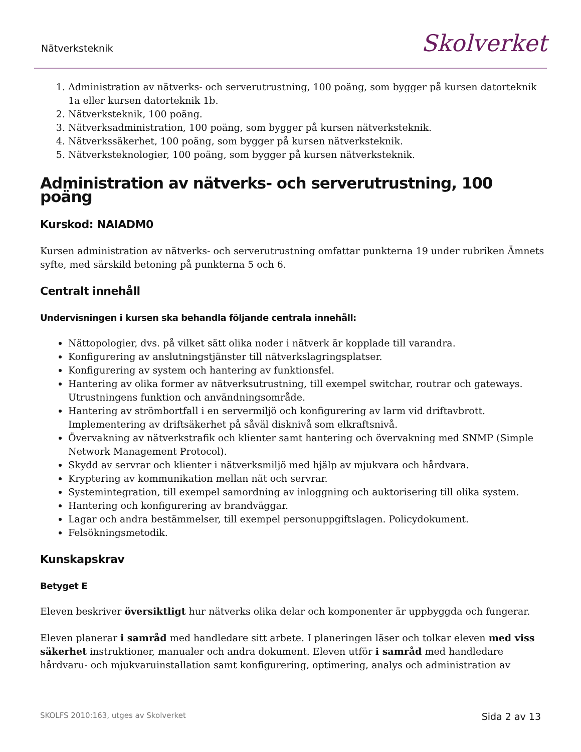Nätverksteknik
Skolverket
1. Administration av nätverks- och serverutrustning, 100 poäng, som bygger på kursen datorteknik 1a eller kursen datorteknik 1b.
2. Nätverksteknik, 100 poäng.
3. Nätverksadministration, 100 poäng, som bygger på kursen nätverksteknik.
4. Nätverkssäkerhet, 100 poäng, som bygger på kursen nätverksteknik.
5. Nätverksteknologier, 100 poäng, som bygger på kursen nätverksteknik.
Administration av nätverks- och serverutrustning, 100 poäng
Kurskod: NAIADM0
Kursen administration av nätverks- och serverutrustning omfattar punkterna 19 under rubriken Ämnets syfte, med särskild betoning på punkterna 5 och 6.
Centralt innehåll
Undervisningen i kursen ska behandla följande centrala innehåll:
Nättopologier, dvs. på vilket sätt olika noder i nätverk är kopplade till varandra.
Konfigurering av anslutningstjänster till nätverkslagringsplatser.
Konfigurering av system och hantering av funktionsfel.
Hantering av olika former av nätverksutrustning, till exempel switchar, routrar och gateways. Utrustningens funktion och användningsområde.
Hantering av strömbortfall i en servermiljö och konfigurering av larm vid driftavbrott. Implementering av driftsäkerhet på såväl disknivå som elkraftsnivå.
Övervakning av nätverkstrafik och klienter samt hantering och övervakning med SNMP (Simple Network Management Protocol).
Skydd av servrar och klienter i nätverksmiljö med hjälp av mjukvara och hårdvara.
Kryptering av kommunikation mellan nät och servrar.
Systemintegration, till exempel samordning av inloggning och auktorisering till olika system.
Hantering och konfigurering av brandväggar.
Lagar och andra bestämmelser, till exempel personuppgiftslagen. Policydokument.
Felsökningsmetodik.
Kunskapskrav
Betyget E
Eleven beskriver översiktligt hur nätverks olika delar och komponenter är uppbyggda och fungerar.
Eleven planerar i samråd med handledare sitt arbete. I planeringen läser och tolkar eleven med viss säkerhet instruktioner, manualer och andra dokument. Eleven utför i samråd med handledare hårdvaru- och mjukvaruinstallation samt konfigurering, optimering, analys och administration av
SKOLFS 2010:163, utges av Skolverket Sida 2 av 13